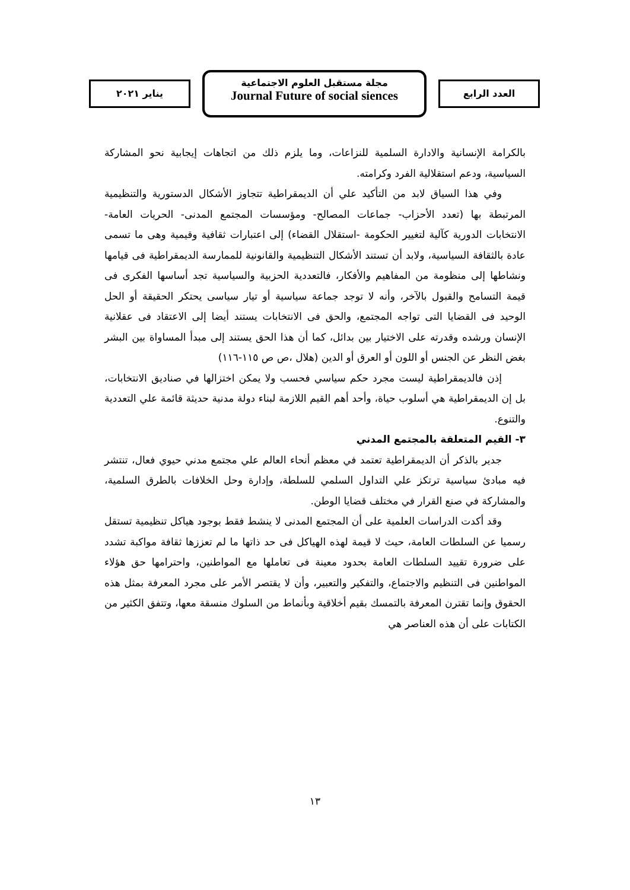العدد الرابع
مجلة مستقبل العلوم الاجتماعية
Journal Future of social siences
يناير ٢٠٢١
بالكرامة الإنسانية والادارة السلمية للنزاعات، وما يلزم ذلك من اتجاهات إيجابية نحو المشاركة السياسية، ودعم استقلالية الفرد وكرامته.
وفي هذا السياق لابد من التأكيد علي أن الديمقراطية تتجاوز الأشكال الدستورية والتنظيمية المرتبطة بها (تعدد الأحزاب- جماعات المصالح- ومؤسسات المجتمع المدنى- الحريات العامة- الانتخابات الدورية كآلية لتغيير الحكومة -استقلال القضاء) إلى اعتبارات ثقافية وقيمية وهى ما تسمى عادة بالثقافة السياسية، ولابد أن تستند الأشكال التنظيمية والقانونية للممارسة الديمقراطية فى قيامها ونشاطها إلى منظومة من المفاهيم والأفكار، فالتعددية الحزبية والسياسية تجد أساسها الفكرى فى قيمة التسامح والقبول بالآخر، وأنه لا توجد جماعة سياسية أو تيار سياسى يحتكر الحقيقة أو الحل الوحيد فى القضايا التى تواجه المجتمع، والحق فى الانتخابات يستند أيضا إلى الاعتقاد فى عقلانية الإنسان ورشده وقدرته على الاختيار بين بدائل، كما أن هذا الحق يستند إلى مبدأ المساواة بين البشر بغض النظر عن الجنس أو اللون أو العرق أو الدين (هلال ،ص ص ١١٥-١١٦)
إذن فالديمقراطية ليست مجرد حكم سياسي فحسب ولا يمكن اختزالها في صناديق الانتخابات، بل إن الديمقراطية هي أسلوب حياة، وأحد أهم القيم اللازمة لبناء دولة مدنية حديثة قائمة علي التعددية والتنوع.
٣- القيم المتعلقة بالمجتمع المدني
جدير بالذكر أن الديمقراطية تعتمد في معظم أنحاء العالم علي مجتمع مدني حيوي فعال، تنتشر فيه مبادئ سياسية ترتكز علي التداول السلمي للسلطة، وإدارة وحل الخلافات بالطرق السلمية، والمشاركة في صنع القرار في مختلف قضايا الوطن.
وقد أكدت الدراسات العلمية على أن المجتمع المدنى لا ينشط فقط بوجود هياكل تنظيمية تستقل رسميا عن السلطات العامة، حيث لا قيمة لهذه الهياكل فى حد ذاتها ما لم تعززها ثقافة مواكبة تشدد على ضرورة تقييد السلطات العامة بحدود معينة فى تعاملها مع المواطنين، واحترامها حق هؤلاء المواطنين فى التنظيم والاجتماع، والتفكير والتعبير، وأن لا يقتصر الأمر على مجرد المعرفة بمثل هذه الحقوق وإنما تقترن المعرفة بالتمسك بقيم أخلاقية وبأنماط من السلوك منسقة معها، وتتفق الكثير من الكتابات على أن هذه العناصر هي
١٣